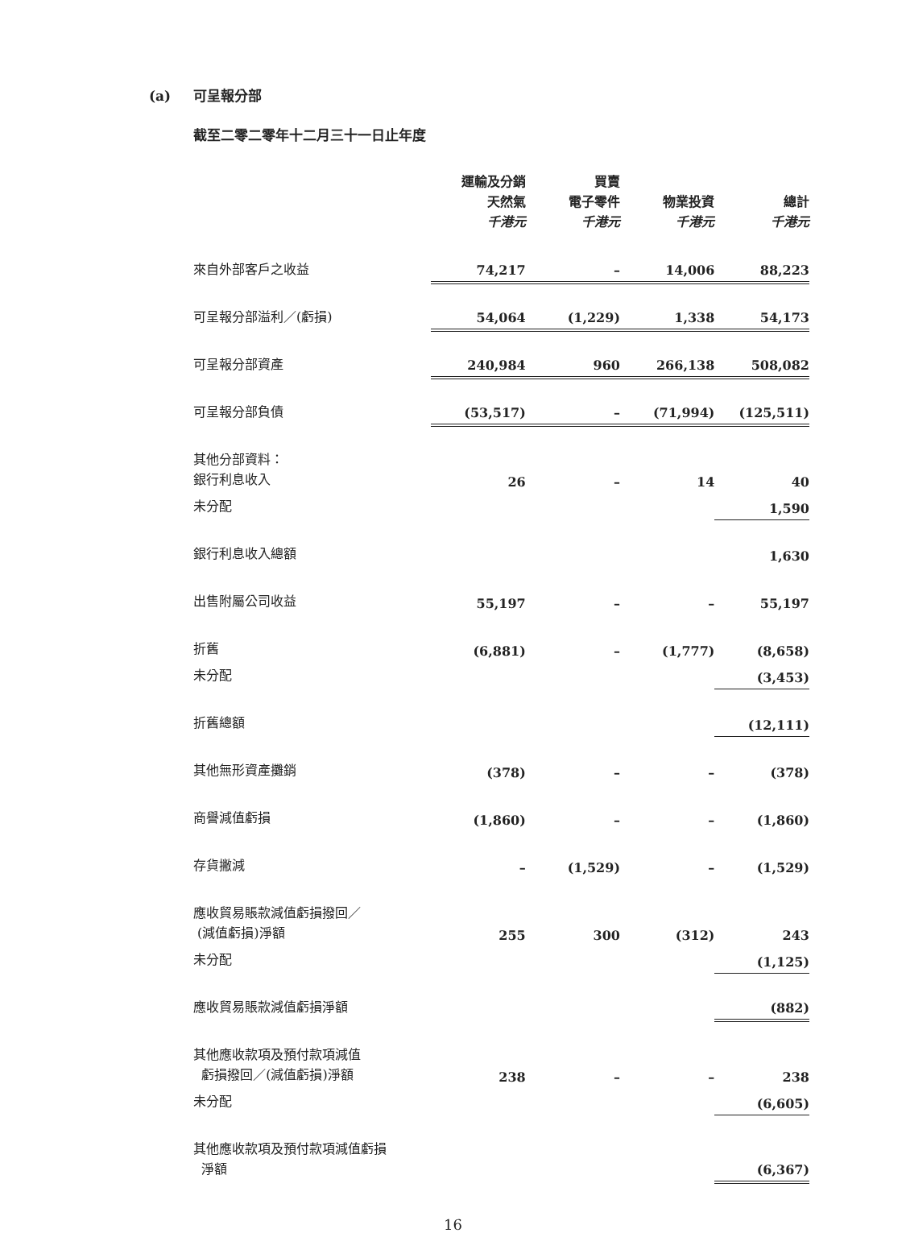(a) 可呈報分部
截至二零二零年十二月三十一日止年度
| | 運輸及分銷 天然氣 千港元 | 買賣 電子零件 千港元 | 物業投資 千港元 | 總計 千港元 |
| --- | --- | --- | --- | --- |
| 來自外部客戶之收益 | 74,217 | – | 14,006 | 88,223 |
| 可呈報分部溢利／(虧損) | 54,064 | (1,229) | 1,338 | 54,173 |
| 可呈報分部資產 | 240,984 | 960 | 266,138 | 508,082 |
| 可呈報分部負債 | (53,517) | – | (71,994) | (125,511) |
| 其他分部資料： 銀行利息收入 | 26 | – | 14 | 40 |
| 未分配 | | | | 1,590 |
| 銀行利息收入總額 | | | | 1,630 |
| 出售附屬公司收益 | 55,197 | – | – | 55,197 |
| 折舊 | (6,881) | – | (1,777) | (8,658) |
| 未分配 | | | | (3,453) |
| 折舊總額 | | | | (12,111) |
| 其他無形資產攤銷 | (378) | – | – | (378) |
| 商譽減值虧損 | (1,860) | – | – | (1,860) |
| 存貨撇減 | – | (1,529) | – | (1,529) |
| 應收貿易賬款減值虧損撥回／ (減值虧損)淨額 | 255 | 300 | (312) | 243 |
| 未分配 | | | | (1,125) |
| 應收貿易賬款減值虧損淨額 | | | | (882) |
| 其他應收款項及預付款項減值 虧損撥回／(減值虧損)淨額 | 238 | – | – | 238 |
| 未分配 | | | | (6,605) |
| 其他應收款項及預付款項減值虧損 淨額 | | | | (6,367) |
16